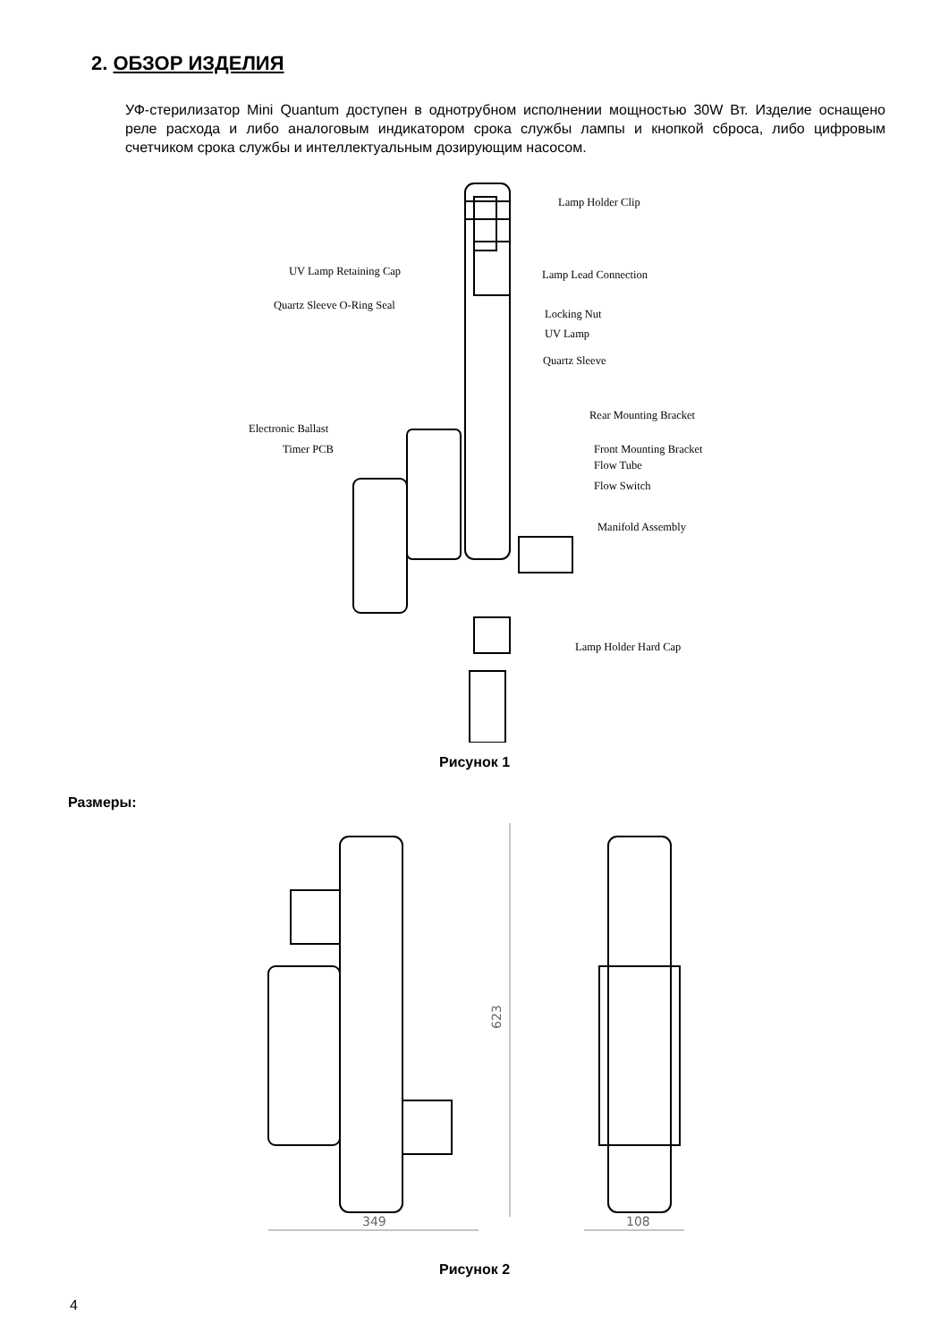2. ОБЗОР ИЗДЕЛИЯ
УФ-стерилизатор Mini Quantum доступен в однотрубном исполнении мощностью 30W Вт. Изделие оснащено реле расхода и либо аналоговым индикатором срока службы лампы и кнопкой сброса, либо цифровым счетчиком срока службы и интеллектуальным дозирующим насосом.
Lamp Holder Clip
UV Lamp Retaining Cap Lamp Lead Connection
Quartz Sleeve O-Ring Seal
Locking Nut
UV Lamp
Quartz Sleeve
Rear Mounting Bracket
Electronic Ballast
Timer PCB Front Mounting Bracket
Flow Tube
Flow Switch
Manifold Assembly
Lamp Holder Hard Cap
Рисунок 1
Размеры:
623
349
108
Рисунок 2
4